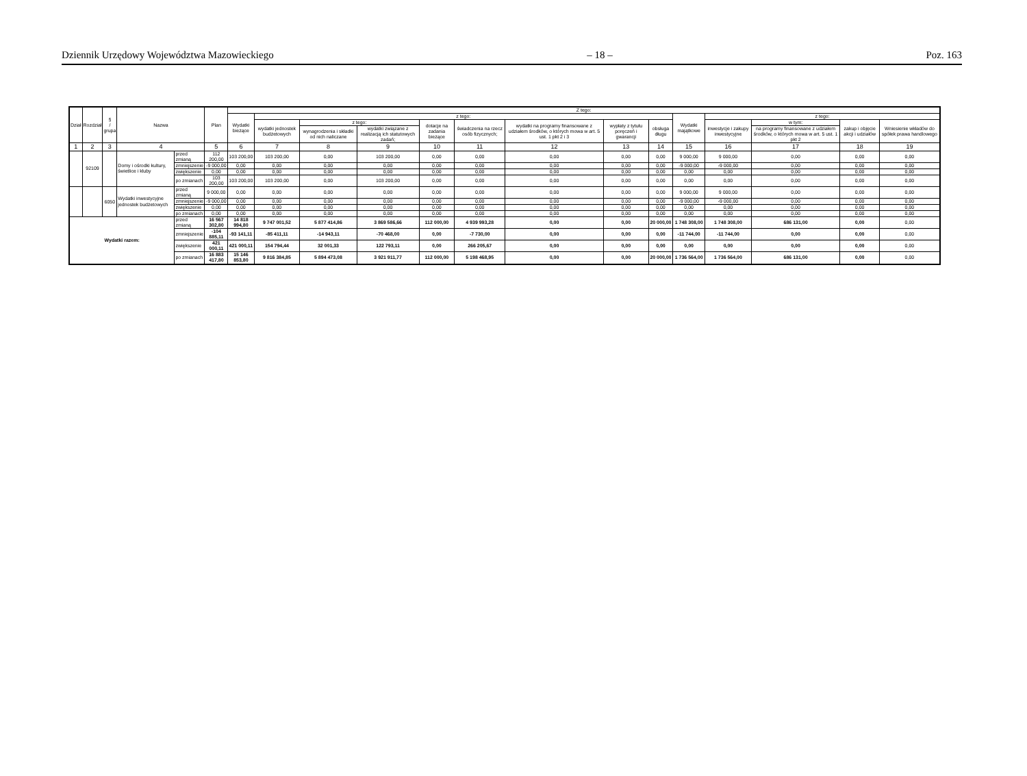Dziennik Urzędowy Województwa Mazowieckiego – 18 – Poz. 163
| Dział | Rozdział | § / grupa | Nazwa | | Plan | Z tego: | | | | | | | | | | | | | |
| --- | --- | --- | --- | --- | --- | --- | --- | --- | --- | --- | --- | --- | --- | --- | --- | --- | --- | --- | --- |
| | | | | | | Wydatki bieżące | z tego: | | | | | | | | Wydatki majątkowe | z tego: | | | |
| | | | | | | | wydatki jednostek budżetowych | z tego: | | dotacje na zadania bieżące | świadczenia na rzecz osób fizycznych; | wydatki na programy finansowane z udziałem środków, o których mowa w art. 5 ust. 1 pkt 2 i 3 | wypłaty z tytułu poręczeń i gwarancji | obsługa długu | | inwestycje i zakupy inwestycyjne | w tym: | zakup i objęcie akcji i udziałów | Wniesienie wkładów do spółek prawa handlowego |
| | | | | | | | | wynagrodzenia i składki od nich naliczane | wydatki związane z realizacją ich statutowych zadań; | | | | | | | | na programy finansowane z udziałem środków, o których mowa w art. 5 ust. 1 pkt 2 | | |
| 1 | 2 | 3 | 4 | | 5 | 6 | 7 | 8 | 9 | 10 | 11 | 12 | 13 | 14 | 15 | 16 | 17 | 18 | 19 |
| | 92109 | | Domy i ośrodki kultury, świetlice i kluby | przed zmianą | 112 200,00 | 103 200,00 | 103 200,00 | 0,00 | 103 200,00 | 0,00 | 0,00 | 0,00 | 0,00 | 0,00 | 9 000,00 | 9 000,00 | 0,00 | 0,00 | 0,00 |
| | | | | zmniejszenie | -9 000,00 | 0,00 | 0,00 | 0,00 | 0,00 | 0,00 | 0,00 | 0,00 | 0,00 | 0,00 | -9 000,00 | -9 000,00 | 0,00 | 0,00 | 0,00 |
| | | | | zwiększenie | 0,00 | 0,00 | 0,00 | 0,00 | 0,00 | 0,00 | 0,00 | 0,00 | 0,00 | 0,00 | 0,00 | 0,00 | 0,00 | 0,00 | 0,00 |
| | | | | po zmianach | 103 200,00 | 103 200,00 | 103 200,00 | 0,00 | 103 200,00 | 0,00 | 0,00 | 0,00 | 0,00 | 0,00 | 0,00 | 0,00 | 0,00 | 0,00 | 0,00 |
| | | 6050 | Wydatki inwestycyjne jednostek budżetowych | przed zmianą | 9 000,00 | 0,00 | 0,00 | 0,00 | 0,00 | 0,00 | 0,00 | 0,00 | 0,00 | 0,00 | 9 000,00 | 9 000,00 | 0,00 | 0,00 | 0,00 |
| | | | | zmniejszenie | -9 000,00 | 0,00 | 0,00 | 0,00 | 0,00 | 0,00 | 0,00 | 0,00 | 0,00 | 0,00 | -9 000,00 | -9 000,00 | 0,00 | 0,00 | 0,00 |
| | | | | zwiększenie | 0,00 | 0,00 | 0,00 | 0,00 | 0,00 | 0,00 | 0,00 | 0,00 | 0,00 | 0,00 | 0,00 | 0,00 | 0,00 | 0,00 | 0,00 |
| | | | | po zmianach | 0,00 | 0,00 | 0,00 | 0,00 | 0,00 | 0,00 | 0,00 | 0,00 | 0,00 | 0,00 | 0,00 | 0,00 | 0,00 | 0,00 | 0,00 |
| Wydatki razem: | | | | przed zmianą | 16 567 302,80 | 14 818 994,80 | 9 747 001,52 | 5 877 414,86 | 3 869 586,66 | 112 000,00 | 4 939 993,28 | 0,00 | 0,00 | 20 000,00 | 1 748 308,00 | 1 748 308,00 | 686 131,00 | 0,00 | 0,00 |
| | | | | zmniejszenie | -104 885,11 | -93 141,11 | -85 411,11 | -14 943,11 | -70 468,00 | 0,00 | -7 730,00 | 0,00 | 0,00 | 0,00 | -11 744,00 | -11 744,00 | 0,00 | 0,00 | 0,00 |
| | | | | zwiększenie | 421 000,11 | 421 000,11 | 154 794,44 | 32 001,33 | 122 793,11 | 0,00 | 266 205,67 | 0,00 | 0,00 | 0,00 | 0,00 | 0,00 | 0,00 | 0,00 | 0,00 |
| | | | | po zmianach | 16 883 417,80 | 15 146 853,80 | 9 816 384,85 | 5 894 473,08 | 3 921 911,77 | 112 000,00 | 5 198 468,95 | 0,00 | 0,00 | 20 000,00 | 1 736 564,00 | 1 736 564,00 | 686 131,00 | 0,00 | 0,00 |